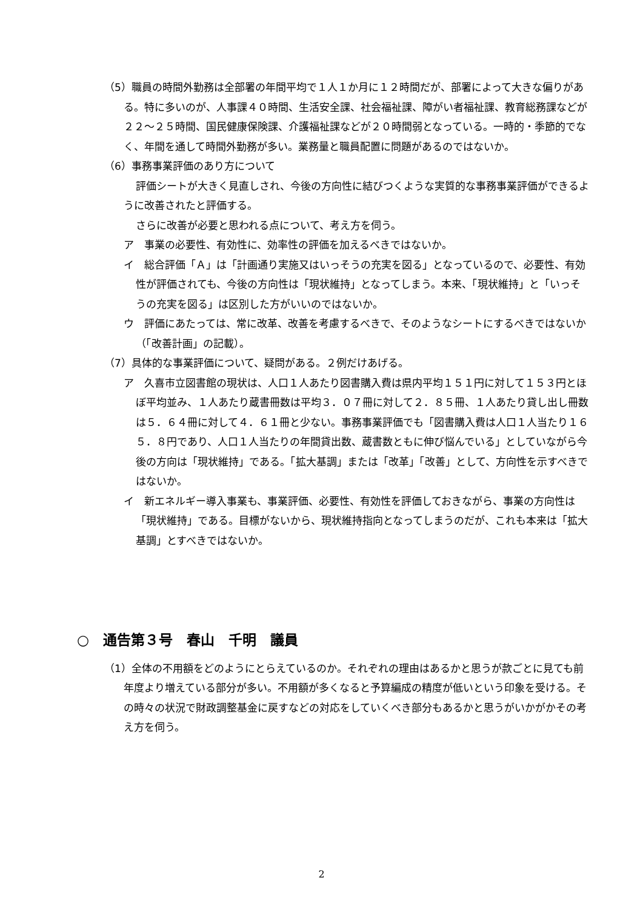（5）職員の時間外勤務は全部署の年間平均で１人１か月に１２時間だが、部署によって大きな偏りがある。特に多いのが、人事課４０時間、生活安全課、社会福祉課、障がい者福祉課、教育総務課などが２２～２５時間、国民健康保険課、介護福祉課などが２０時間弱となっている。一時的・季節的でなく、年間を通して時間外勤務が多い。業務量と職員配置に問題があるのではないか。
（6）事務事業評価のあり方について
評価シートが大きく見直しされ、今後の方向性に結びつくような実質的な事務事業評価ができるように改善されたと評価する。
さらに改善が必要と思われる点について、考え方を伺う。
ア　事業の必要性、有効性に、効率性の評価を加えるべきではないか。
イ　総合評価「Ａ」は「計画通り実施又はいっそうの充実を図る」となっているので、必要性、有効性が評価されても、今後の方向性は「現状維持」となってしまう。本来、「現状維持」と「いっそうの充実を図る」は区別した方がいいのではないか。
ウ　評価にあたっては、常に改革、改善を考慮するべきで、そのようなシートにするべきではないか（「改善計画」の記載）。
（7）具体的な事業評価について、疑問がある。２例だけあげる。
ア　久喜市立図書館の現状は、人口１人あたり図書購入費は県内平均１５１円に対して１５３円とほぼ平均並み、１人あたり蔵書冊数は平均３．０７冊に対して２．８５冊、１人あたり貸し出し冊数は５．６４冊に対して４．６１冊と少ない。事務事業評価でも「図書購入費は人口１人当たり１６５．８円であり、人口１人当たりの年間貸出数、蔵書数ともに伸び悩んでいる」としていながら今後の方向は「現状維持」である。「拡大基調」または「改革」「改善」として、方向性を示すべきではないか。
イ　新エネルギー導入事業も、事業評価、必要性、有効性を評価しておきながら、事業の方向性は「現状維持」である。目標がないから、現状維持指向となってしまうのだが、これも本来は「拡大基調」とすべきではないか。
○　通告第３号　春山　千明　議員
（1）全体の不用額をどのようにとらえているのか。それぞれの理由はあるかと思うが款ごとに見ても前年度より増えている部分が多い。不用額が多くなると予算編成の精度が低いという印象を受ける。その時々の状況で財政調整基金に戻すなどの対応をしていくべき部分もあるかと思うがいかがかその考え方を伺う。
2